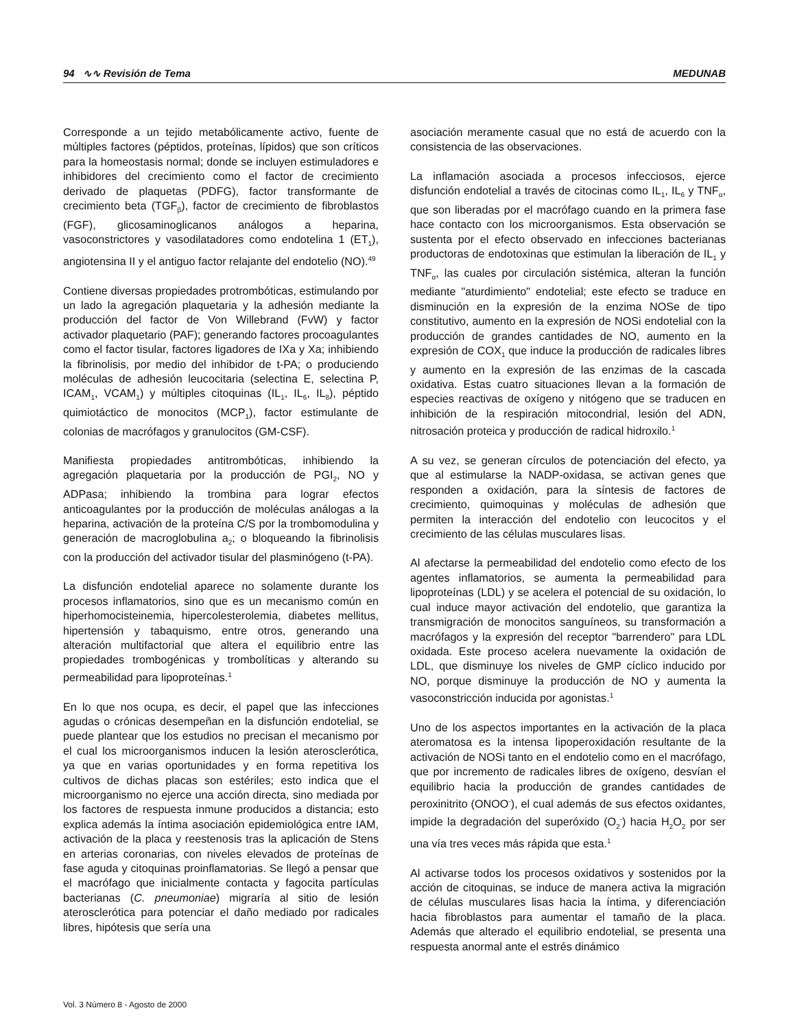94 ∿∿ Revisión de Tema MEDUNAB
Corresponde a un tejido metabólicamente activo, fuente de múltiples factores (péptidos, proteínas, lípidos) que son críticos para la homeostasis normal; donde se incluyen estimuladores e inhibidores del crecimiento como el factor de crecimiento derivado de plaquetas (PDFG), factor transformante de crecimiento beta (TGF<sub>β</sub>), factor de crecimiento de fibroblastos (FGF), glicosaminoglicanos análogos a heparina, vasoconstrictores y vasodilatadores como endotelina 1 (ET<sub>1</sub>), angiotensina II y el antiguo factor relajante del endotelio (NO).<sup>49</sup>
Contiene diversas propiedades protrombóticas, estimulando por un lado la agregación plaquetaria y la adhesión mediante la producción del factor de Von Willebrand (FvW) y factor activador plaquetario (PAF); generando factores procoagulantes como el factor tisular, factores ligadores de IXa y Xa; inhibiendo la fibrinolisis, por medio del inhibidor de t-PA; o produciendo moléculas de adhesión leucocitaria (selectina E, selectina P, ICAM<sub>1</sub>, VCAM<sub>1</sub>) y múltiples citoquinas (IL<sub>1</sub>, IL<sub>6</sub>, IL<sub>8</sub>), péptido quimiotáctico de monocitos (MCP<sub>1</sub>), factor estimulante de colonias de macrófagos y granulocitos (GM-CSF).
Manifiesta propiedades antitrombóticas, inhibiendo la agregación plaquetaria por la producción de PGI<sub>2</sub>, NO y ADPasa; inhibiendo la trombina para lograr efectos anticoagulantes por la producción de moléculas análogas a la heparina, activación de la proteína C/S por la trombomodulina y generación de macroglobulina a<sub>2</sub>; o bloqueando la fibrinolisis con la producción del activador tisular del plasminógeno (t-PA).
La disfunción endotelial aparece no solamente durante los procesos inflamatorios, sino que es un mecanismo común en hiperhomocisteinemia, hipercolesterolemia, diabetes mellitus, hipertensión y tabaquismo, entre otros, generando una alteración multifactorial que altera el equilibrio entre las propiedades trombogénicas y trombolíticas y alterando su permeabilidad para lipoproteínas.<sup>1</sup>
En lo que nos ocupa, es decir, el papel que las infecciones agudas o crónicas desempeñan en la disfunción endotelial, se puede plantear que los estudios no precisan el mecanismo por el cual los microorganismos inducen la lesión aterosclerótica, ya que en varias oportunidades y en forma repetitiva los cultivos de dichas placas son estériles; esto indica que el microorganismo no ejerce una acción directa, sino mediada por los factores de respuesta inmune producidos a distancia; esto explica además la íntima asociación epidemiológica entre IAM, activación de la placa y reestenosis tras la aplicación de Stens en arterias coronarias, con niveles elevados de proteínas de fase aguda y citoquinas proinflamatorias. Se llegó a pensar que el macrófago que inicialmente contacta y fagocita partículas bacterianas (C. pneumoniae) migraría al sitio de lesión aterosclerótica para potenciar el daño mediado por radicales libres, hipótesis que sería una
asociación meramente casual que no está de acuerdo con la consistencia de las observaciones.
La inflamación asociada a procesos infecciosos, ejerce disfunción endotelial a través de citocinas como IL<sub>1</sub>, IL<sub>6</sub> y TNF<sub>α</sub>, que son liberadas por el macrófago cuando en la primera fase hace contacto con los microorganismos. Esta observación se sustenta por el efecto observado en infecciones bacterianas productoras de endotoxinas que estimulan la liberación de IL<sub>1</sub> y TNF<sub>α</sub>, las cuales por circulación sistémica, alteran la función mediante "aturdimiento" endotelial; este efecto se traduce en disminución en la expresión de la enzima NOSe de tipo constitutivo, aumento en la expresión de NOSi endotelial con la producción de grandes cantidades de NO, aumento en la expresión de COX<sub>1</sub> que induce la producción de radicales libres y aumento en la expresión de las enzimas de la cascada oxidativa. Estas cuatro situaciones llevan a la formación de especies reactivas de oxígeno y nitógeno que se traducen en inhibición de la respiración mitocondrial, lesión del ADN, nitrosación proteica y producción de radical hidroxilo.<sup>1</sup>
A su vez, se generan círculos de potenciación del efecto, ya que al estimularse la NADP-oxidasa, se activan genes que responden a oxidación, para la síntesis de factores de crecimiento, quimoquinas y moléculas de adhesión que permiten la interacción del endotelio con leucocitos y el crecimiento de las células musculares lisas.
Al afectarse la permeabilidad del endotelio como efecto de los agentes inflamatorios, se aumenta la permeabilidad para lipoproteínas (LDL) y se acelera el potencial de su oxidación, lo cual induce mayor activación del endotelio, que garantiza la transmigración de monocitos sanguíneos, su transformación a macrófagos y la expresión del receptor "barrendero" para LDL oxidada. Este proceso acelera nuevamente la oxidación de LDL, que disminuye los niveles de GMP cíclico inducido por NO, porque disminuye la producción de NO y aumenta la vasoconstricción inducida por agonistas.<sup>1</sup>
Uno de los aspectos importantes en la activación de la placa ateromatosa es la intensa lipoperoxidación resultante de la activación de NOSi tanto en el endotelio como en el macrófago, que por incremento de radicales libres de oxígeno, desvían el equilibrio hacia la producción de grandes cantidades de peroxinitrito (ONOO<sup>-</sup>), el cual además de sus efectos oxidantes, impide la degradación del superóxido (O<sub>2</sub><sup>-</sup>) hacia H<sub>2</sub>O<sub>2</sub> por ser una vía tres veces más rápida que esta.<sup>1</sup>
Al activarse todos los procesos oxidativos y sostenidos por la acción de citoquinas, se induce de manera activa la migración de células musculares lisas hacia la íntima, y diferenciación hacia fibroblastos para aumentar el tamaño de la placa. Además que alterado el equilibrio endotelial, se presenta una respuesta anormal ante el estrés dinámico
Vol. 3 Número 8 - Agosto de 2000